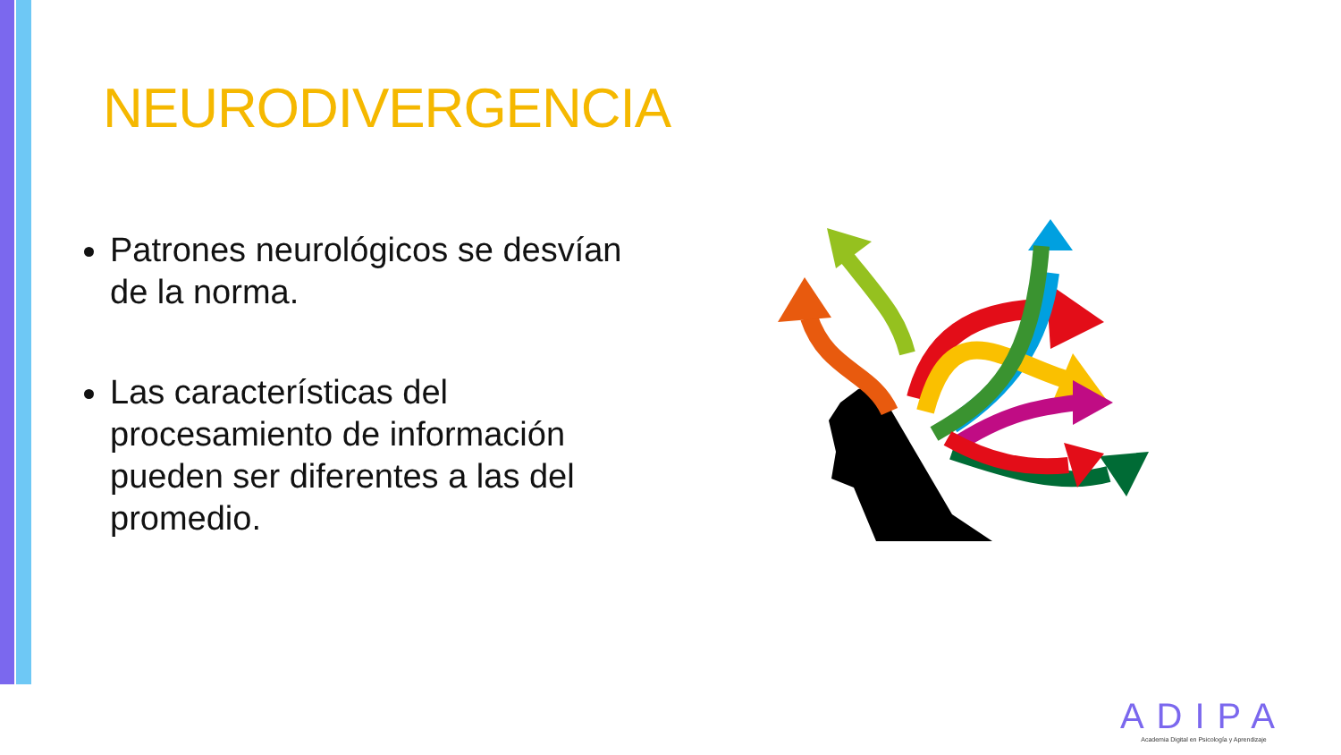NEURODIVERGENCIA
Patrones neurológicos se desvían de la norma.
Las características del procesamiento de información pueden ser diferentes a las del promedio.
ADIPA
Academia Digital en Psicología y Aprendizaje